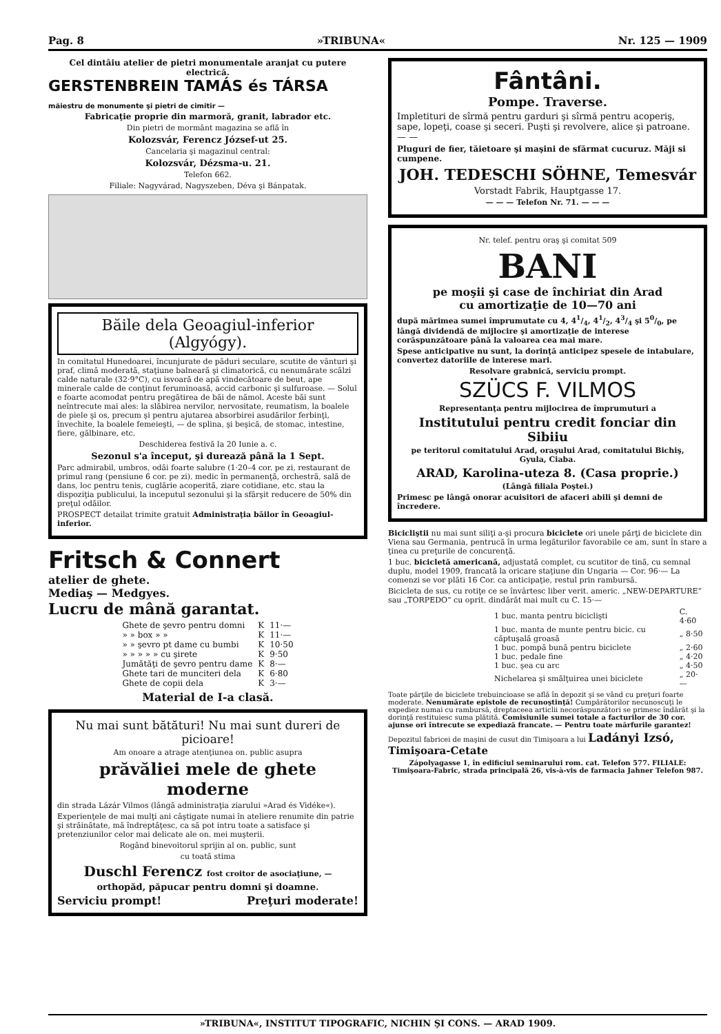Pag. 8 »TRIBUNA« Nr. 125 — 1909
Cel dintâiu atelier de pietri monumentale aranjat cu putere electrică.
GERSTENBREIN TAMÁS és TÁRSA măiestru de monumente şi pietri de cimitir —
Fabricaţie proprie din marmoră, granit, labrador etc.
Din pietri de mormânt magazina se află în
Kolozsvár, Ferencz József-ut 25.
Cancelaria şi magazinul central:
Kolozsvár, Dézsma-u. 21.
Telefon 662.
Filiale: Nagyvárad, Nagyszeben, Déva şi Bánpatak.
Băile dela Geoagiul-inferior (Algyógy).
In comitatul Hunedoarei, încunjurate de păduri seculare, scutite de vânturi şi praf, climă moderată, staţiune balneară şi climatorică, cu nenumărate scălzi calde naturale (32·9°C), cu isvoară de apă vindecătoare de beut, ape minerale calde de conţinut feruminoasă, accid carbonic şi sulfuroase. — Solul e foarte acomodat pentru pregătirea de băi de nămol. Aceste băi sunt neîntrecute mai ales: la slăbirea nervilor, nervositate, reumatism, la boalele de piele şi os, precum şi pentru ajutarea absorbirei asudărilor ferbinţi, învechite, la boalele femeieşti, — de splina, şi beşică, de stomac, intestine, fiere, gălbinare, etc.
Deschiderea festivă la 20 Iunie a. c.
Sezonul s'a început, şi durează până la 1 Sept.
Parc admirabil, umbros, odăi foarte salubre (1·20–4 cor. pe zi, restaurant de primul rang (pensiune 6 cor. pe zi). medic în permanenţă, orchestră, sală de dans, loc pentru tenis, cuglărie acoperită, ziare cotidiane, etc. stau la dispoziţia publicului, la inceputul sezonului şi la sfârşit reducere de 50% din preţul odăilor.
PROSPECT detailat trimite gratuit Administraţia băilor în Geoagiul-inferior.
Fritsch & Connert
atelier de ghete.
Mediaş — Medgyes.
Lucru de mână garantat.
| Ghete de şevro pentru domni | K | 11·— |
| » » box » » | K | 11·— |
| » » şevro pt dame cu bumbi | K | 10·50 |
| » » » » » cu şirete | K | 9·50 |
| Jumătăţi de şevro pentru dame | K | 8·— |
| Ghete tari de munciteri dela | K | 6·80 |
| Ghete de copii dela | K | 3·— |
Material de I-a clasă.
Nu mai sunt bătături! Nu mai sunt dureri de picioare!
Am onoare a atrage atenţiunea on. public asupra
prăvăliei mele de ghete moderne
din strada Lázár Vilmos (lângă administraţia ziarului »Arad és Vidéke«).
Experienţele de mai mulţi ani câştigate numai în ateliere renumite din patrie şi străinătate, mă îndreptăţesc, ca să pot intru toate a satisface şi pretenziunilor celor mai delicate ale on. mei muşterii.
Rogând binevoitorul sprijin al on. public, sunt
cu toată stima
Duschl Ferencz fost croitor de asociaţiune, —
orthopăd, păpucar pentru domni şi doamne.
Serviciu prompt! Preţuri moderate!
Fântâni.
Pompe. Traverse.
Impletituri de sîrmă pentru garduri şi sîrmă pentru acoperiş, sape, lopeţi, coase şi seceri. Puşti şi revolvere, alice şi patroane. — —
Pluguri de fier, tăietoare şi maşini de sfărmat cucuruz. Măji si cumpene.
JOH. TEDESCHI SÖHNE, Temesvár
Vorstadt Fabrik, Hauptgasse 17.
— — — Telefon Nr. 71. — — —
Nr. telef. pentru oraş şi comitat 509
BANI
pe moşii şi case de închiriat din Arad
cu amortizaţie de 10—70 ani
după mărimea sumei împrumutate cu 4, 41/4, 41/2, 43/4 şi 50/0, pe lângă dividendă de mijlocire şi amortizaţie de interese corăspunzătoare până la valoarea cea mai mare.
Spese anticipative nu sunt, la dorinţă anticipez spesele de intabulare, convertez datoriile de interese mari.
Resolvare grabnică, serviciu prompt.
SZÜCS F. VILMOS
Representanţa pentru mijlocirea de împrumuturi a
Institutului pentru credit fonciar din Sibiiu
pe teritorul comitatului Arad, oraşului Arad, comitatului Bichiş, Gyula, Ciaba.
ARAD, Karolina-uteza 8. (Casa proprie.)
(Lângă filiala Poştei.)
Primesc pe lângă onorar acuisitori de afaceri abili şi demni de încredere.
Bicicliştii nu mai sunt siliţi a-şi procura biciclete ori unele părţi de biciclete din Viena sau Germania, pentrucă în urma legăturilor favorabile ce am, sunt în stare a ţinea cu preţurile de concurenţă.
1 buc. bicicletă americană, adjustată complet, cu scutitor de tină, cu semnal duplu, model 1909, francată la oricare staţiune din Ungaria — Cor. 96·— La comenzi se vor plăti 16 Cor. ca anticipaţie, restul prin rambursă.
Bicicleta de sus, cu rotiţe ce se învârtesc liber verit. americ. „NEW-DEPARTURE“ sau „TORPEDO“ cu oprit. dindărăt mai mult cu C. 15·—
| 1 buc. manta pentru biciclişti | C. 4·60 |
| 1 buc. manta de munte pentru bicic. cu căptuşală groasă | „ 8·50 |
| 1 buc. pompă bună pentru biciclete | „ 2·60 |
| 1 buc. pedale fine | „ 4·20 |
| 1 buc. şea cu arc | „ 4·50 |
| Nichelarea şi smălţuirea unei biciclete | „ 20·— |
Toate părţile de biciclete trebuincioase se află în depozit şi se vând cu preţuri foarte moderate. Nenumărate epistole de recunoştinţă! Cumpărătorilor necunoscuţi le expediez numai cu rambursă, dreptaceea articlii necorăspunzători se primesc îndărăt şi la dorinţă restituiesc suma plătită. Comisiunile sumei totale a facturilor de 30 cor. ajunse ori întrecute se expediază francate. — Pentru toate mărfurile garantez!
Depozitul fabricei de maşini de cusut din Timişoara a lui Ladányi Izsó, Timişoara-Cetate
Zápolyagasse 1, în edificiul seminarului rom. cat. Telefon 577. FILIALE: Timişoara-Fabric, strada principală 26, vis-à-vis de farmacia Jahner Telefon 987.
»TRIBUNA«, INSTITUT TIPOGRAFIC, NICHIN ŞI CONS. — ARAD 1909.